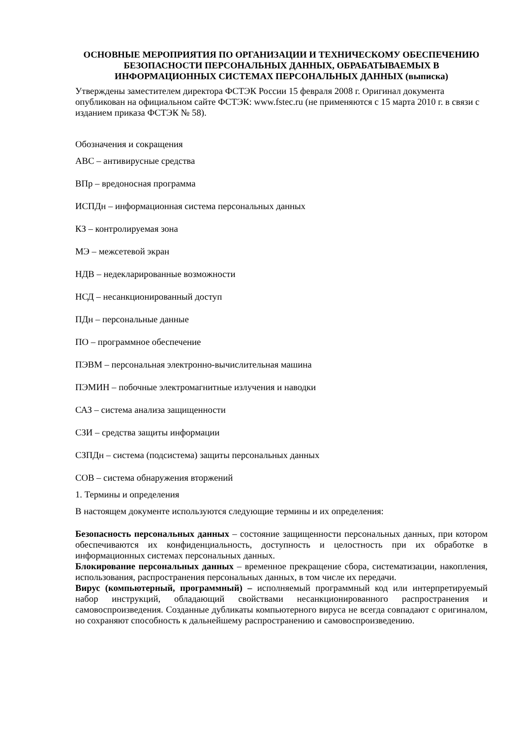ОСНОВНЫЕ МЕРОПРИЯТИЯ ПО ОРГАНИЗАЦИИ И ТЕХНИЧЕСКОМУ ОБЕСПЕЧЕНИЮ БЕЗОПАСНОСТИ ПЕРСОНАЛЬНЫХ ДАННЫХ, ОБРАБАТЫВАЕМЫХ В ИНФОРМАЦИОННЫХ СИСТЕМАХ ПЕРСОНАЛЬНЫХ ДАННЫХ (выписка)
Утверждены заместителем директора ФСТЭК России 15 февраля 2008 г. Оригинал документа опубликован на официальном сайте ФСТЭК: www.fstec.ru (не применяются с 15 марта 2010 г. в связи с изданием приказа ФСТЭК № 58).
Обозначения и сокращения
АВС – антивирусные средства
ВПр – вредоносная программа
ИСПДн – информационная система персональных данных
КЗ – контролируемая зона
МЭ – межсетевой экран
НДВ – недекларированные возможности
НСД – несанкционированный доступ
ПДн – персональные данные
ПО – программное обеспечение
ПЭВМ – персональная электронно-вычислительная машина
ПЭМИН – побочные электромагнитные излучения и наводки
САЗ – система анализа защищенности
СЗИ – средства защиты информации
СЗПДн – система (подсистема) защиты персональных данных
СОВ – система обнаружения вторжений
1. Термины и определения
В настоящем документе используются следующие термины и их определения:
Безопасность персональных данных – состояние защищенности персональных данных, при котором обеспечиваются их конфиденциальность, доступность и целостность при их обработке в информационных системах персональных данных.
Блокирование персональных данных – временное прекращение сбора, систематизации, накопления, использования, распространения персональных данных, в том числе их передачи.
Вирус (компьютерный, программный) – исполняемый программный код или интерпретируемый набор инструкций, обладающий свойствами несанкционированного распространения и самовоспроизведения. Созданные дубликаты компьютерного вируса не всегда совпадают с оригиналом, но сохраняют способность к дальнейшему распространению и самовоспроизведению.